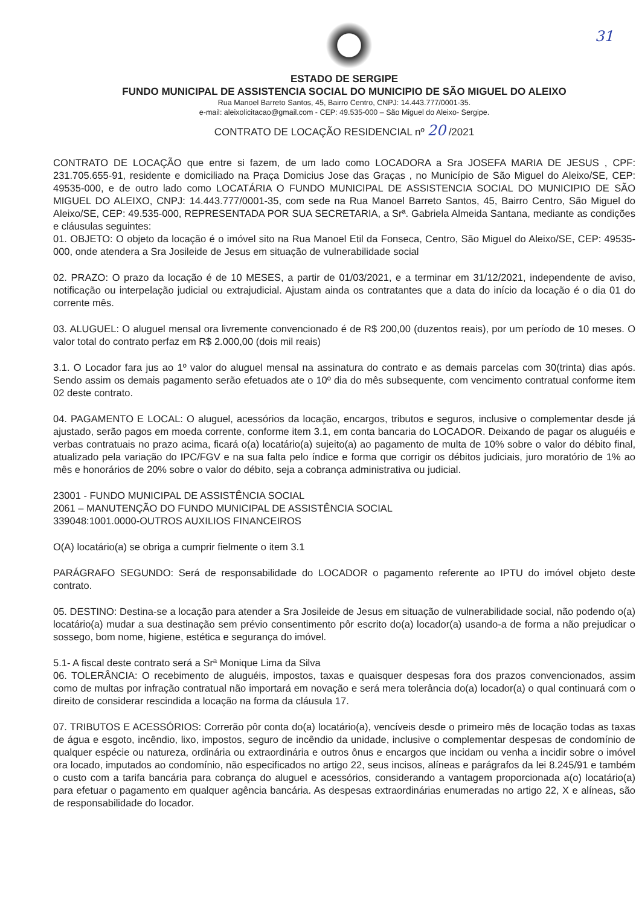ESTADO DE SERGIPE
FUNDO MUNICIPAL DE ASSISTENCIA SOCIAL DO MUNICIPIO DE SÃO MIGUEL DO ALEIXO
Rua Manoel Barreto Santos, 45, Bairro Centro, CNPJ: 14.443.777/0001-35.
e-mail: aleixolicitacao@gmail.com - CEP: 49.535-000 – São Miguel do Aleixo- Sergipe.
31
CONTRATO DE LOCAÇÃO RESIDENCIAL nº 20 /2021
CONTRATO DE LOCAÇÃO que entre si fazem, de um lado como LOCADORA a Sra JOSEFA MARIA DE JESUS , CPF: 231.705.655-91, residente e domiciliado na Praça Domicius Jose das Graças , no Município de São Miguel do Aleixo/SE, CEP: 49535-000, e de outro lado como LOCATÁRIA O FUNDO MUNICIPAL DE ASSISTENCIA SOCIAL DO MUNICIPIO DE SÃO MIGUEL DO ALEIXO, CNPJ: 14.443.777/0001-35, com sede na Rua Manoel Barreto Santos, 45, Bairro Centro, São Miguel do Aleixo/SE, CEP: 49.535-000, REPRESENTADA POR SUA SECRETARIA, a Srª. Gabriela Almeida Santana, mediante as condições e cláusulas seguintes:
01. OBJETO: O objeto da locação é o imóvel sito na Rua Manoel Etil da Fonseca, Centro, São Miguel do Aleixo/SE, CEP: 49535-000, onde atendera a Sra Josileide de Jesus em situação de vulnerabilidade social
02. PRAZO: O prazo da locação é de 10 MESES, a partir de 01/03/2021, e a terminar em 31/12/2021, independente de aviso, notificação ou interpelação judicial ou extrajudicial. Ajustam ainda os contratantes que a data do início da locação é o dia 01 do corrente mês.
03. ALUGUEL: O aluguel mensal ora livremente convencionado é de R$ 200,00 (duzentos reais), por um período de 10 meses. O valor total do contrato perfaz em R$ 2.000,00 (dois mil reais)
3.1. O Locador fara jus ao 1º valor do aluguel mensal na assinatura do contrato e as demais parcelas com 30(trinta) dias após. Sendo assim os demais pagamento serão efetuados ate o 10º dia do mês subsequente, com vencimento contratual conforme item 02 deste contrato.
04. PAGAMENTO E LOCAL: O aluguel, acessórios da locação, encargos, tributos e seguros, inclusive o complementar desde já ajustado, serão pagos em moeda corrente, conforme item 3.1, em conta bancaria do LOCADOR. Deixando de pagar os aluguéis e verbas contratuais no prazo acima, ficará o(a) locatário(a) sujeito(a) ao pagamento de multa de 10% sobre o valor do débito final, atualizado pela variação do IPC/FGV e na sua falta pelo índice e forma que corrigir os débitos judiciais, juro moratório de 1% ao mês e honorários de 20% sobre o valor do débito, seja a cobrança administrativa ou judicial.
23001 - FUNDO MUNICIPAL DE ASSISTÊNCIA SOCIAL
2061 – MANUTENÇÃO DO FUNDO MUNICIPAL DE ASSISTÊNCIA SOCIAL
339048:1001.0000-OUTROS AUXILIOS FINANCEIROS
O(A) locatário(a) se obriga a cumprir fielmente o item 3.1
PARÁGRAFO SEGUNDO: Será de responsabilidade do LOCADOR o pagamento referente ao IPTU do imóvel objeto deste contrato.
05. DESTINO: Destina-se a locação para atender a Sra Josileide de Jesus em situação de vulnerabilidade social, não podendo o(a) locatário(a) mudar a sua destinação sem prévio consentimento pôr escrito do(a) locador(a) usando-a de forma a não prejudicar o sossego, bom nome, higiene, estética e segurança do imóvel.
5.1- A fiscal deste contrato será a Srª Monique Lima da Silva
06. TOLERÂNCIA: O recebimento de aluguéis, impostos, taxas e quaisquer despesas fora dos prazos convencionados, assim como de multas por infração contratual não importará em novação e será mera tolerância do(a) locador(a) o qual continuará com o direito de considerar rescindida a locação na forma da cláusula 17.
07. TRIBUTOS E ACESSÓRIOS: Correrão pôr conta do(a) locatário(a), vencíveis desde o primeiro mês de locação todas as taxas de água e esgoto, incêndio, lixo, impostos, seguro de incêndio da unidade, inclusive o complementar despesas de condomínio de qualquer espécie ou natureza, ordinária ou extraordinária e outros ônus e encargos que incidam ou venha a incidir sobre o imóvel ora locado, imputados ao condomínio, não especificados no artigo 22, seus incisos, alíneas e parágrafos da lei 8.245/91 e também o custo com a tarifa bancária para cobrança do aluguel e acessórios, considerando a vantagem proporcionada a(o) locatário(a) para efetuar o pagamento em qualquer agência bancária. As despesas extraordinárias enumeradas no artigo 22, X e alíneas, são de responsabilidade do locador.